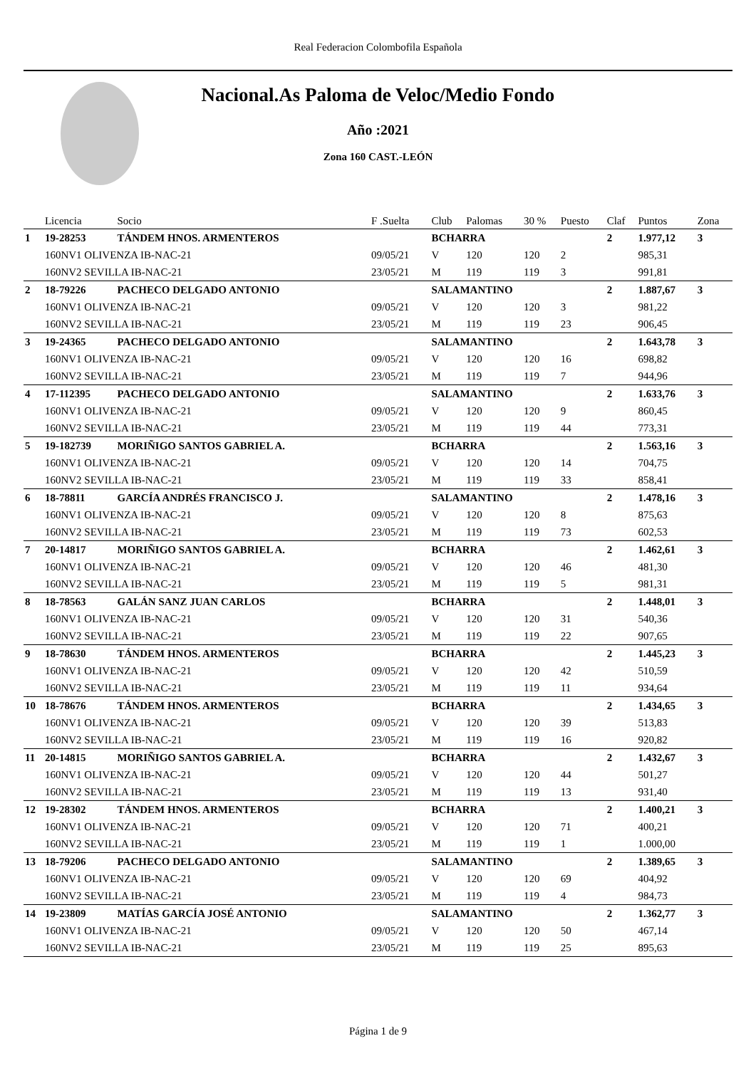Real Federacion Colombofila Española
Nacional.As Paloma de Veloc/Medio Fondo
Año :2021
Zona 160 CAST.-LEÓN
| | Licencia | Socio | F .Suelta | Club | Palomas | 30 % | Puesto | Claf | Puntos | Zona |
| --- | --- | --- | --- | --- | --- | --- | --- | --- | --- | --- |
| 1 | 19-28253 | TÁNDEM HNOS. ARMENTEROS | | BCHARRA | | | | 2 | 1.977,12 | 3 |
| | 160NV1 OLIVENZA IB-NAC-21 | | 09/05/21 | V | 120 | 120 | 2 | | 985,31 | |
| | 160NV2 SEVILLA IB-NAC-21 | | 23/05/21 | M | 119 | 119 | 3 | | 991,81 | |
| 2 | 18-79226 | PACHECO DELGADO ANTONIO | | SALAMANTINO | | | | 2 | 1.887,67 | 3 |
| | 160NV1 OLIVENZA IB-NAC-21 | | 09/05/21 | V | 120 | 120 | 3 | | 981,22 | |
| | 160NV2 SEVILLA IB-NAC-21 | | 23/05/21 | M | 119 | 119 | 23 | | 906,45 | |
| 3 | 19-24365 | PACHECO DELGADO ANTONIO | | SALAMANTINO | | | | 2 | 1.643,78 | 3 |
| | 160NV1 OLIVENZA IB-NAC-21 | | 09/05/21 | V | 120 | 120 | 16 | | 698,82 | |
| | 160NV2 SEVILLA IB-NAC-21 | | 23/05/21 | M | 119 | 119 | 7 | | 944,96 | |
| 4 | 17-112395 | PACHECO DELGADO ANTONIO | | SALAMANTINO | | | | 2 | 1.633,76 | 3 |
| | 160NV1 OLIVENZA IB-NAC-21 | | 09/05/21 | V | 120 | 120 | 9 | | 860,45 | |
| | 160NV2 SEVILLA IB-NAC-21 | | 23/05/21 | M | 119 | 119 | 44 | | 773,31 | |
| 5 | 19-182739 | MORIÑIGO SANTOS GABRIEL A. | | BCHARRA | | | | 2 | 1.563,16 | 3 |
| | 160NV1 OLIVENZA IB-NAC-21 | | 09/05/21 | V | 120 | 120 | 14 | | 704,75 | |
| | 160NV2 SEVILLA IB-NAC-21 | | 23/05/21 | M | 119 | 119 | 33 | | 858,41 | |
| 6 | 18-78811 | GARCÍA ANDRÉS FRANCISCO J. | | SALAMANTINO | | | | 2 | 1.478,16 | 3 |
| | 160NV1 OLIVENZA IB-NAC-21 | | 09/05/21 | V | 120 | 120 | 8 | | 875,63 | |
| | 160NV2 SEVILLA IB-NAC-21 | | 23/05/21 | M | 119 | 119 | 73 | | 602,53 | |
| 7 | 20-14817 | MORIÑIGO SANTOS GABRIEL A. | | BCHARRA | | | | 2 | 1.462,61 | 3 |
| | 160NV1 OLIVENZA IB-NAC-21 | | 09/05/21 | V | 120 | 120 | 46 | | 481,30 | |
| | 160NV2 SEVILLA IB-NAC-21 | | 23/05/21 | M | 119 | 119 | 5 | | 981,31 | |
| 8 | 18-78563 | GALÁN SANZ JUAN CARLOS | | BCHARRA | | | | 2 | 1.448,01 | 3 |
| | 160NV1 OLIVENZA IB-NAC-21 | | 09/05/21 | V | 120 | 120 | 31 | | 540,36 | |
| | 160NV2 SEVILLA IB-NAC-21 | | 23/05/21 | M | 119 | 119 | 22 | | 907,65 | |
| 9 | 18-78630 | TÁNDEM HNOS. ARMENTEROS | | BCHARRA | | | | 2 | 1.445,23 | 3 |
| | 160NV1 OLIVENZA IB-NAC-21 | | 09/05/21 | V | 120 | 120 | 42 | | 510,59 | |
| | 160NV2 SEVILLA IB-NAC-21 | | 23/05/21 | M | 119 | 119 | 11 | | 934,64 | |
| 10 | 18-78676 | TÁNDEM HNOS. ARMENTEROS | | BCHARRA | | | | 2 | 1.434,65 | 3 |
| | 160NV1 OLIVENZA IB-NAC-21 | | 09/05/21 | V | 120 | 120 | 39 | | 513,83 | |
| | 160NV2 SEVILLA IB-NAC-21 | | 23/05/21 | M | 119 | 119 | 16 | | 920,82 | |
| 11 | 20-14815 | MORIÑIGO SANTOS GABRIEL A. | | BCHARRA | | | | 2 | 1.432,67 | 3 |
| | 160NV1 OLIVENZA IB-NAC-21 | | 09/05/21 | V | 120 | 120 | 44 | | 501,27 | |
| | 160NV2 SEVILLA IB-NAC-21 | | 23/05/21 | M | 119 | 119 | 13 | | 931,40 | |
| 12 | 19-28302 | TÁNDEM HNOS. ARMENTEROS | | BCHARRA | | | | 2 | 1.400,21 | 3 |
| | 160NV1 OLIVENZA IB-NAC-21 | | 09/05/21 | V | 120 | 120 | 71 | | 400,21 | |
| | 160NV2 SEVILLA IB-NAC-21 | | 23/05/21 | M | 119 | 119 | 1 | | 1.000,00 | |
| 13 | 18-79206 | PACHECO DELGADO ANTONIO | | SALAMANTINO | | | | 2 | 1.389,65 | 3 |
| | 160NV1 OLIVENZA IB-NAC-21 | | 09/05/21 | V | 120 | 120 | 69 | | 404,92 | |
| | 160NV2 SEVILLA IB-NAC-21 | | 23/05/21 | M | 119 | 119 | 4 | | 984,73 | |
| 14 | 19-23809 | MATÍAS GARCÍA JOSÉ ANTONIO | | SALAMANTINO | | | | 2 | 1.362,77 | 3 |
| | 160NV1 OLIVENZA IB-NAC-21 | | 09/05/21 | V | 120 | 120 | 50 | | 467,14 | |
| | 160NV2 SEVILLA IB-NAC-21 | | 23/05/21 | M | 119 | 119 | 25 | | 895,63 | |
Página 1 de 9